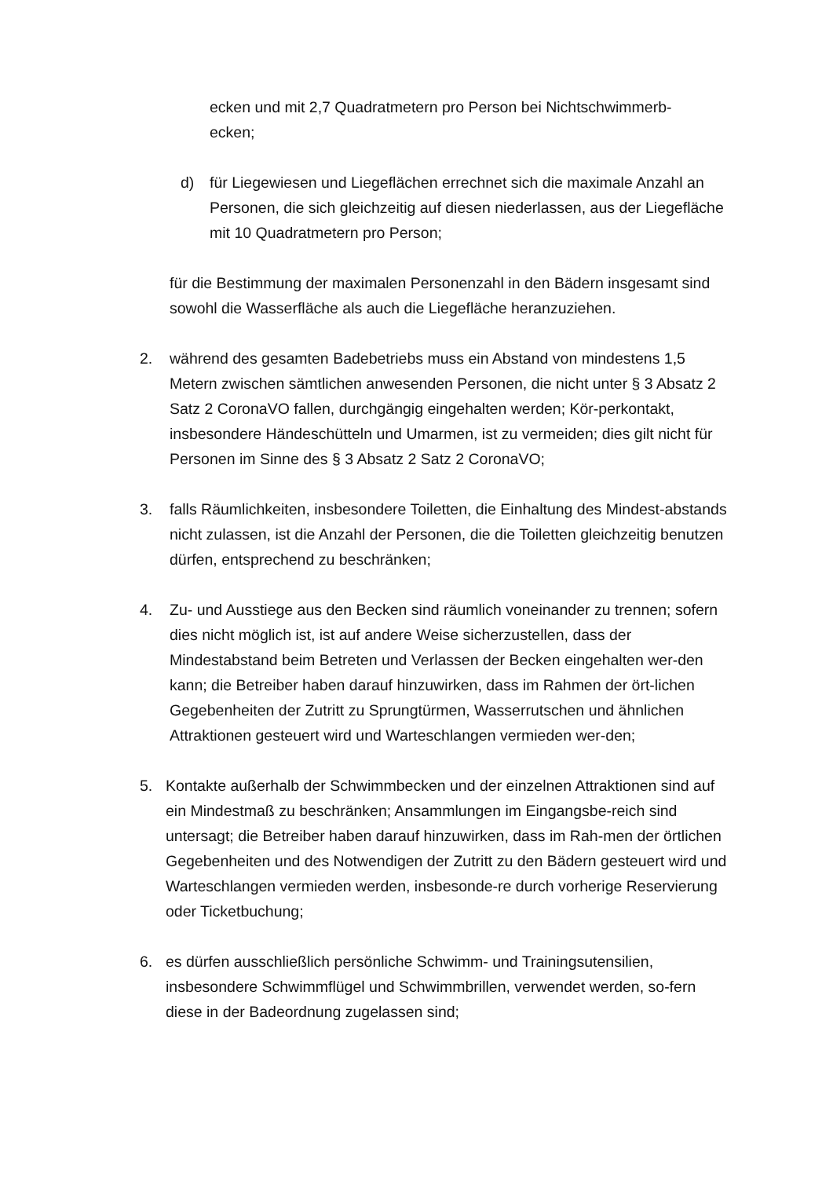ecken und mit 2,7 Quadratmetern pro Person bei Nichtschwimmerb-
ecken;
d) für Liegewiesen und Liegeflächen errechnet sich die maximale Anzahl an Personen, die sich gleichzeitig auf diesen niederlassen, aus der Liegefläche mit 10 Quadratmetern pro Person;
für die Bestimmung der maximalen Personenzahl in den Bädern insgesamt sind sowohl die Wasserfläche als auch die Liegefläche heranzuziehen.
2. während des gesamten Badebetriebs muss ein Abstand von mindestens 1,5 Metern zwischen sämtlichen anwesenden Personen, die nicht unter § 3 Absatz 2 Satz 2 CoronaVO fallen, durchgängig eingehalten werden; Kör-perkontakt, insbesondere Händeschütteln und Umarmen, ist zu vermeiden; dies gilt nicht für Personen im Sinne des § 3 Absatz 2 Satz 2 CoronaVO;
3. falls Räumlichkeiten, insbesondere Toiletten, die Einhaltung des Mindest-abstands nicht zulassen, ist die Anzahl der Personen, die die Toiletten gleichzeitig benutzen dürfen, entsprechend zu beschränken;
4. Zu- und Ausstiege aus den Becken sind räumlich voneinander zu trennen; sofern dies nicht möglich ist, ist auf andere Weise sicherzustellen, dass der Mindestabstand beim Betreten und Verlassen der Becken eingehalten wer-den kann; die Betreiber haben darauf hinzuwirken, dass im Rahmen der ört-lichen Gegebenheiten der Zutritt zu Sprungtürmen, Wasserrutschen und ähnlichen Attraktionen gesteuert wird und Warteschlangen vermieden wer-den;
5. Kontakte außerhalb der Schwimmbecken und der einzelnen Attraktionen sind auf ein Mindestmaß zu beschränken; Ansammlungen im Eingangsbe-reich sind untersagt; die Betreiber haben darauf hinzuwirken, dass im Rah-men der örtlichen Gegebenheiten und des Notwendigen der Zutritt zu den Bädern gesteuert wird und Warteschlangen vermieden werden, insbesonde-re durch vorherige Reservierung oder Ticketbuchung;
6. es dürfen ausschließlich persönliche Schwimm- und Trainingsutensilien, insbesondere Schwimmflügel und Schwimmbrillen, verwendet werden, so-fern diese in der Badeordnung zugelassen sind;